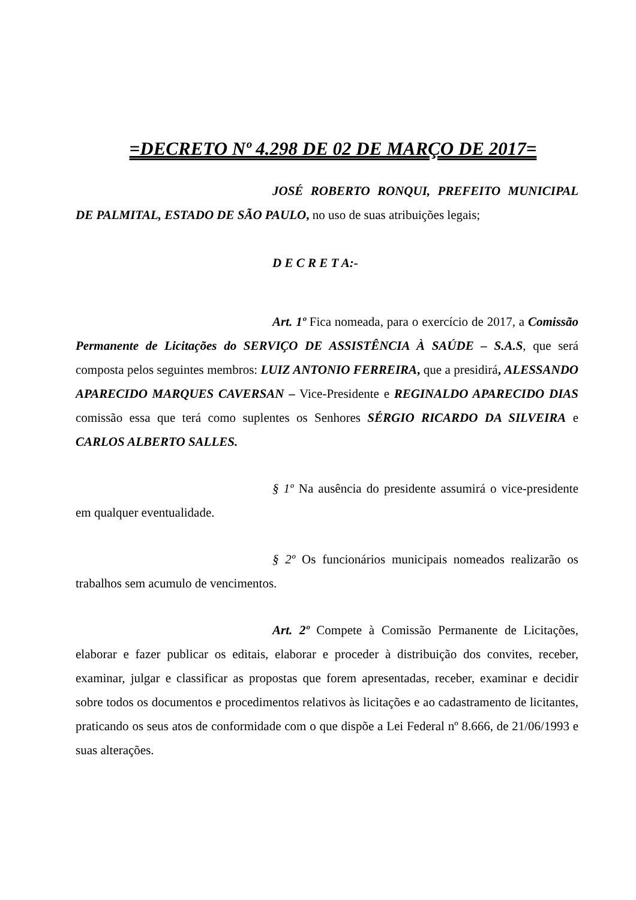=DECRETO Nº 4.298 DE 02 DE MARÇO DE 2017=
JOSÉ ROBERTO RONQUI, PREFEITO MUNICIPAL DE PALMITAL, ESTADO DE SÃO PAULO, no uso de suas atribuições legais;
D E C R E T A:-
Art. 1º Fica nomeada, para o exercício de 2017, a Comissão Permanente de Licitações do SERVIÇO DE ASSISTÊNCIA À SAÚDE – S.A.S, que será composta pelos seguintes membros: LUIZ ANTONIO FERREIRA, que a presidirá, ALESSANDO APARECIDO MARQUES CAVERSAN – Vice-Presidente e REGINALDO APARECIDO DIAS comissão essa que terá como suplentes os Senhores SÉRGIO RICARDO DA SILVEIRA e CARLOS ALBERTO SALLES.
§ 1º Na ausência do presidente assumirá o vice-presidente em qualquer eventualidade.
§ 2º Os funcionários municipais nomeados realizarão os trabalhos sem acumulo de vencimentos.
Art. 2º Compete à Comissão Permanente de Licitações, elaborar e fazer publicar os editais, elaborar e proceder à distribuição dos convites, receber, examinar, julgar e classificar as propostas que forem apresentadas, receber, examinar e decidir sobre todos os documentos e procedimentos relativos às licitações e ao cadastramento de licitantes, praticando os seus atos de conformidade com o que dispõe a Lei Federal nº 8.666, de 21/06/1993 e suas alterações.